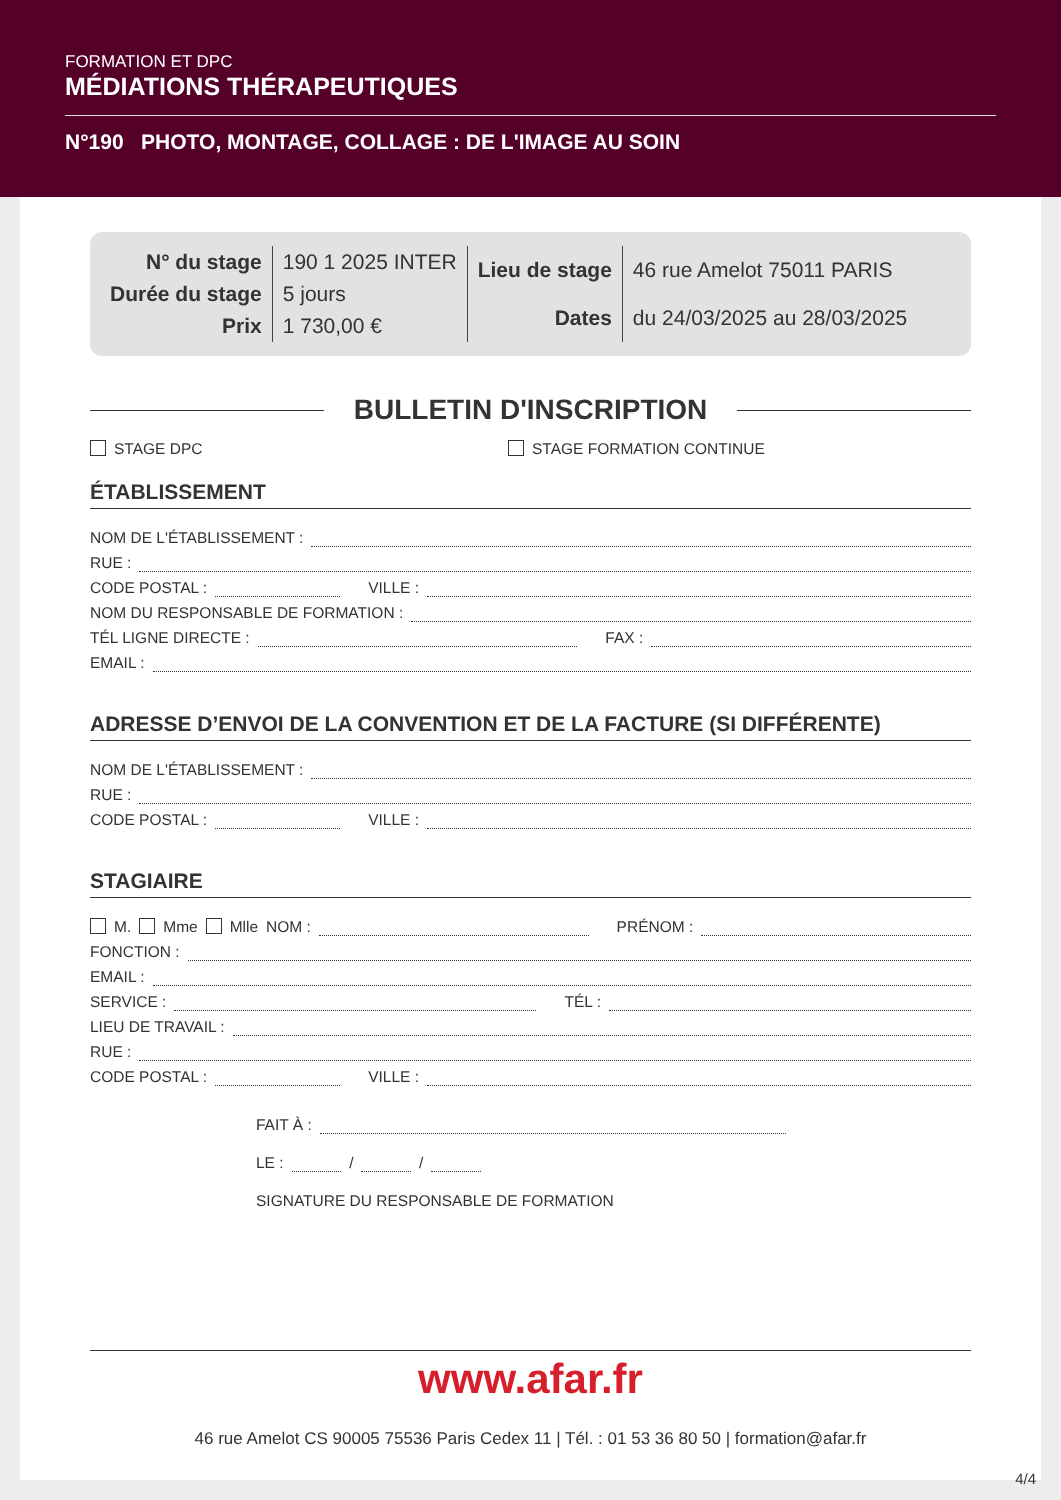FORMATION ET DPC
MÉDIATIONS THÉRAPEUTIQUES
N°190 PHOTO, MONTAGE, COLLAGE : DE L'IMAGE AU SOIN
| N° du stage | 190 1 2025 INTER |
| Durée du stage | 5 jours |
| Prix | 1 730,00 € |
| Lieu de stage | 46 rue Amelot 75011 PARIS |
| Dates | du 24/03/2025 au 28/03/2025 |
BULLETIN D'INSCRIPTION
STAGE DPC STAGE FORMATION CONTINUE
ÉTABLISSEMENT
NOM DE L'ÉTABLISSEMENT :
RUE :
CODE POSTAL : VILLE :
NOM DU RESPONSABLE DE FORMATION :
TÉL LIGNE DIRECTE : FAX :
EMAIL :
ADRESSE D’ENVOI DE LA CONVENTION ET DE LA FACTURE (SI DIFFÉRENTE)
NOM DE L'ÉTABLISSEMENT :
RUE :
CODE POSTAL : VILLE :
STAGIAIRE
M. Mme Mlle NOM : PRÉNOM :
FONCTION :
EMAIL :
SERVICE : TÉL :
LIEU DE TRAVAIL :
RUE :
CODE POSTAL : VILLE :
FAIT À :
LE : / /
SIGNATURE DU RESPONSABLE DE FORMATION
www.afar.fr
46 rue Amelot CS 90005 75536 Paris Cedex 11 | Tél. : 01 53 36 80 50 | formation@afar.fr
4/4